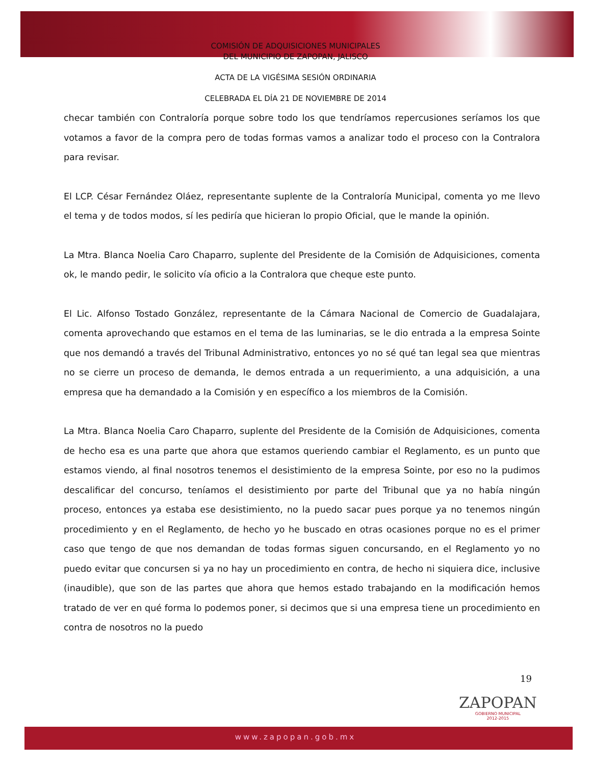COMISIÓN DE ADQUISICIONES MUNICIPALES
DEL MUNICIPIO DE ZAPOPAN, JALISCO
ACTA DE LA VIGÉSIMA SESIÓN ORDINARIA
CELEBRADA EL DÍA 21 DE NOVIEMBRE DE 2014
checar también con Contraloría porque sobre todo los que tendríamos repercusiones seríamos los que votamos a favor de la compra pero de todas formas vamos a analizar todo el proceso con la Contralora para revisar.
El LCP. César Fernández Oláez, representante suplente de la Contraloría Municipal, comenta yo me llevo el tema y de todos modos, sí les pediría que hicieran lo propio Oficial, que le mande la opinión.
La Mtra. Blanca Noelia Caro Chaparro, suplente del Presidente de la Comisión de Adquisiciones, comenta ok, le mando pedir, le solicito vía oficio a la Contralora que cheque este punto.
El Lic. Alfonso Tostado González, representante de la Cámara Nacional de Comercio de Guadalajara, comenta aprovechando que estamos en el tema de las luminarias, se le dio entrada a la empresa Sointe que nos demandó a través del Tribunal Administrativo, entonces yo no sé qué tan legal sea que mientras no se cierre un proceso de demanda, le demos entrada a un requerimiento, a una adquisición, a una empresa que ha demandado a la Comisión y en específico a los miembros de la Comisión.
La Mtra. Blanca Noelia Caro Chaparro, suplente del Presidente de la Comisión de Adquisiciones, comenta de hecho esa es una parte que ahora que estamos queriendo cambiar el Reglamento, es un punto que estamos viendo, al final nosotros tenemos el desistimiento de la empresa Sointe, por eso no la pudimos descalificar del concurso, teníamos el desistimiento por parte del Tribunal que ya no había ningún proceso, entonces ya estaba ese desistimiento, no la puedo sacar pues porque ya no tenemos ningún procedimiento y en el Reglamento, de hecho yo he buscado en otras ocasiones porque no es el primer caso que tengo de que nos demandan de todas formas siguen concursando, en el Reglamento yo no puedo evitar que concursen si ya no hay un procedimiento en contra, de hecho ni siquiera dice, inclusive (inaudible), que son de las partes que ahora que hemos estado trabajando en la modificación hemos tratado de ver en qué forma lo podemos poner, si decimos que si una empresa tiene un procedimiento en contra de nosotros no la puedo
19
ZAPOPAN
GOBIERNO MUNICIPAL
2012-2015
www.zapopan.gob.mx